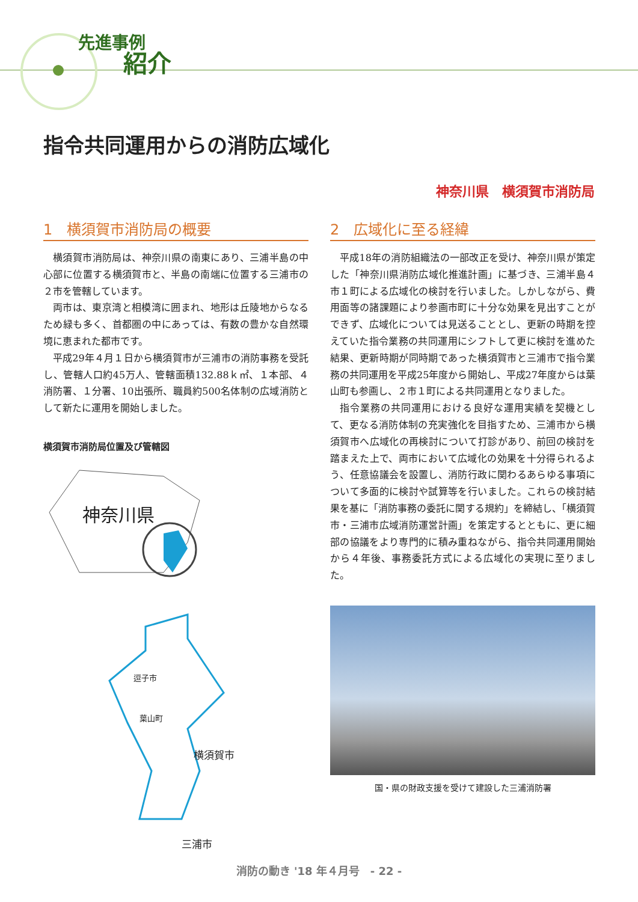先進事例
紹介
指令共同運用からの消防広域化
神奈川県　横須賀市消防局
1　横須賀市消防局の概要
横須賀市消防局は、神奈川県の南東にあり、三浦半島の中心部に位置する横須賀市と、半島の南端に位置する三浦市の２市を管轄しています。
両市は、東京湾と相模湾に囲まれ、地形は丘陵地からなるため緑も多く、首都圏の中にあっては、有数の豊かな自然環境に恵まれた都市です。
平成29年４月１日から横須賀市が三浦市の消防事務を受託し、管轄人口約45万人、管轄面積132.88ｋ㎡、１本部、４消防署、１分署、10出張所、職員約500名体制の広域消防として新たに運用を開始しました。
横須賀市消防局位置及び管轄図
神奈川県
逗子市
葉山町
横須賀市
三浦市
2　広域化に至る経緯
平成18年の消防組織法の一部改正を受け、神奈川県が策定した「神奈川県消防広域化推進計画」に基づき、三浦半島４市１町による広域化の検討を行いました。しかしながら、費用面等の諸課題により参画市町に十分な効果を見出すことができず、広域化については見送ることとし、更新の時期を控えていた指令業務の共同運用にシフトして更に検討を進めた結果、更新時期が同時期であった横須賀市と三浦市で指令業務の共同運用を平成25年度から開始し、平成27年度からは葉山町も参画し、２市１町による共同運用となりました。
指令業務の共同運用における良好な運用実績を契機として、更なる消防体制の充実強化を目指すため、三浦市から横須賀市へ広域化の再検討について打診があり、前回の検討を踏まえた上で、両市において広域化の効果を十分得られるよう、任意協議会を設置し、消防行政に関わるあらゆる事項について多面的に検討や試算等を行いました。これらの検討結果を基に「消防事務の委託に関する規約」を締結し、「横須賀市・三浦市広域消防運営計画」を策定するとともに、更に細部の協議をより専門的に積み重ねながら、指令共同運用開始から４年後、事務委託方式による広域化の実現に至りました。
国・県の財政支援を受けて建設した三浦消防署
消防の動き '18 年４月号　- 22 -